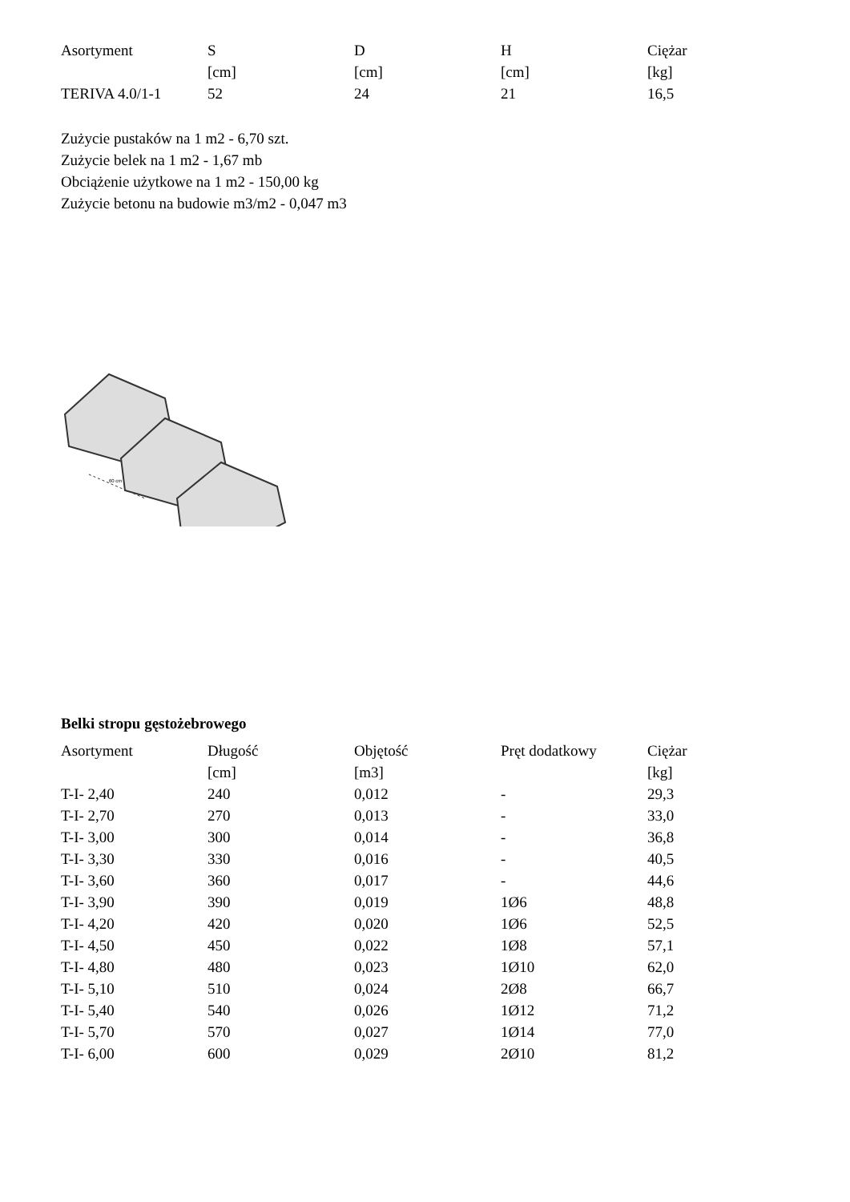| Asortyment | S | D | H | Ciężar |
| --- | --- | --- | --- | --- |
| | [cm] | [cm] | [cm] | [kg] |
| TERIVA 4.0/1-1 | 52 | 24 | 21 | 16,5 |
Zużycie pustaków na 1 m2 - 6,70 szt.
Zużycie belek na 1 m2 - 1,67 mb
Obciążenie użytkowe na 1 m2 - 150,00 kg
Zużycie betonu na budowie m3/m2 - 0,047 m3
60 cm
Belki stropu gęstożebrowego
| Asortyment | Długość | Objętość | Pręt dodatkowy | Ciężar |
| --- | --- | --- | --- | --- |
| | [cm] | [m3] | | [kg] |
| T-I- 2,40 | 240 | 0,012 | - | 29,3 |
| T-I- 2,70 | 270 | 0,013 | - | 33,0 |
| T-I- 3,00 | 300 | 0,014 | - | 36,8 |
| T-I- 3,30 | 330 | 0,016 | - | 40,5 |
| T-I- 3,60 | 360 | 0,017 | - | 44,6 |
| T-I- 3,90 | 390 | 0,019 | 1Ø6 | 48,8 |
| T-I- 4,20 | 420 | 0,020 | 1Ø6 | 52,5 |
| T-I- 4,50 | 450 | 0,022 | 1Ø8 | 57,1 |
| T-I- 4,80 | 480 | 0,023 | 1Ø10 | 62,0 |
| T-I- 5,10 | 510 | 0,024 | 2Ø8 | 66,7 |
| T-I- 5,40 | 540 | 0,026 | 1Ø12 | 71,2 |
| T-I- 5,70 | 570 | 0,027 | 1Ø14 | 77,0 |
| T-I- 6,00 | 600 | 0,029 | 2Ø10 | 81,2 |